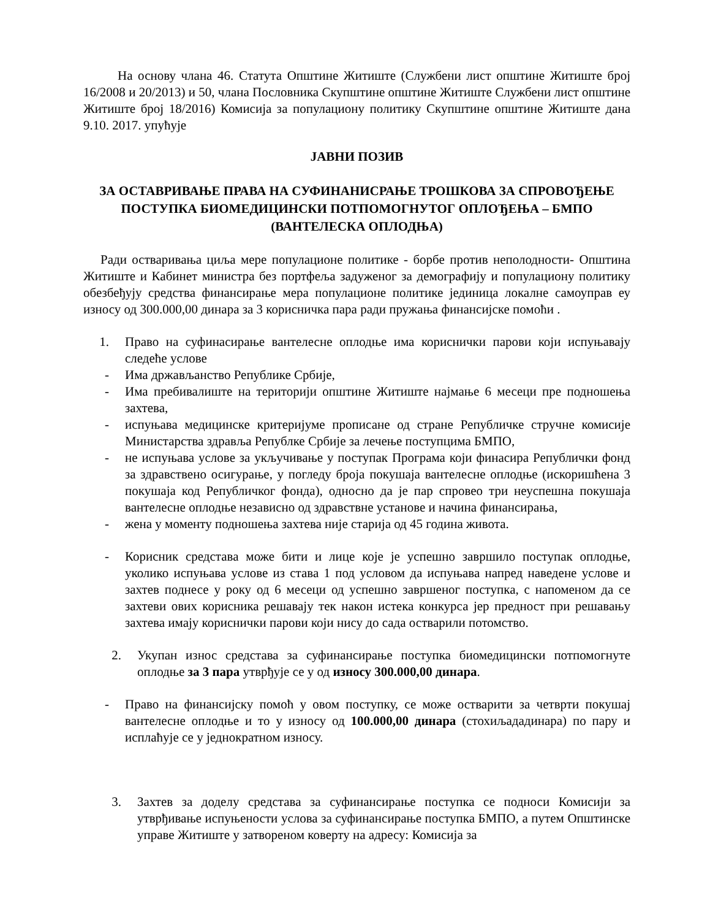На основу члана 46. Статута Општине Житиште (Службени лист општине Житиште број 16/2008 и 20/2013) и 50, члана Пословника Скупштине општине Житиште Службени лист општине Житиште број 18/2016) Комисија за популациону политику Скупштине општине Житиште дана 9.10. 2017. упућује
ЈАВНИ ПОЗИВ
ЗА ОСТАВРИВАЊЕ ПРАВА НА СУФИНАНИСРАЊЕ ТРОШКОВА ЗА СПРОВОЂЕЊЕ ПОСТУПКА БИОМЕДИЦИНСКИ ПОТПОМОГНУТОГ ОПЛОЂЕЊА – БМПО (ВАНТЕЛЕСКА ОПЛОДЊА)
Ради остваривања циља мере популационе политике - борбе против неполодности- Општина Житиште и Кабинет министра без портфеља задуженог за демографију и популациону политику обезбеђују средства финансирање мера популационе политике јединица локалне самоуправ еу износу од 300.000,00 динара за 3 корисничка пара ради пружања финансијске помоћи .
1. Право на суфинасирање вантелесне оплодње има кориснички парови који испуњавају следеће услове
- Има држављанство Републике Србије,
- Има пребивалиште на територији општине Житиште најмање 6 месеци пре подношења захтева,
- испуњава медицинске критеријуме прописане од стране Републичке стручне комисије Министарства здравља Републке Србије за лечење поступцима БМПО,
- не испуњава услове за укључивање у поступак Програма који финасира Републички фонд за здравствено осигурање, у погледу броја покушаја вантелесне оплодње (искоришћена 3 покушаја код Републичког фонда), односно да је пар спровео три неуспешна покушаја вантелесне оплодње независно од здравствне установе и начина финансирања,
- жена у моменту подношења захтева није старија од 45 година живота.
- Корисник средстава може бити и лице које је успешно завршило поступак оплодње, уколико испуњава услове из става 1 под условом да испуњава напред наведене услове и захтев поднесе у року од 6 месеци од успешно завршеног поступка, с напоменом да се захтеви ових корисника решавају тек након истека конкурса јер предност при решавању захтева имају кориснички парови који нису до сада остварили потомство.
2. Укупан износ средстава за суфинансирање поступка биомедицински потпомогнуте оплодње за 3 пара утврђује се у од износу 300.000,00 динара.
- Право на финансијску помоћ у овом поступку, се може остварити за четврти покушај вантелесне оплодње и то у износу од 100.000,00 динара (стохиљададинара) по пару и исплаћује се у једнократном износу.
3. Захтев за доделу средстава за суфинансирање поступка се подноси Комисији за утврђивање испуњености услова за суфинансирање поступка БМПО, а путем Општинске управе Житиште у затвореном коверту на адресу: Комисија за